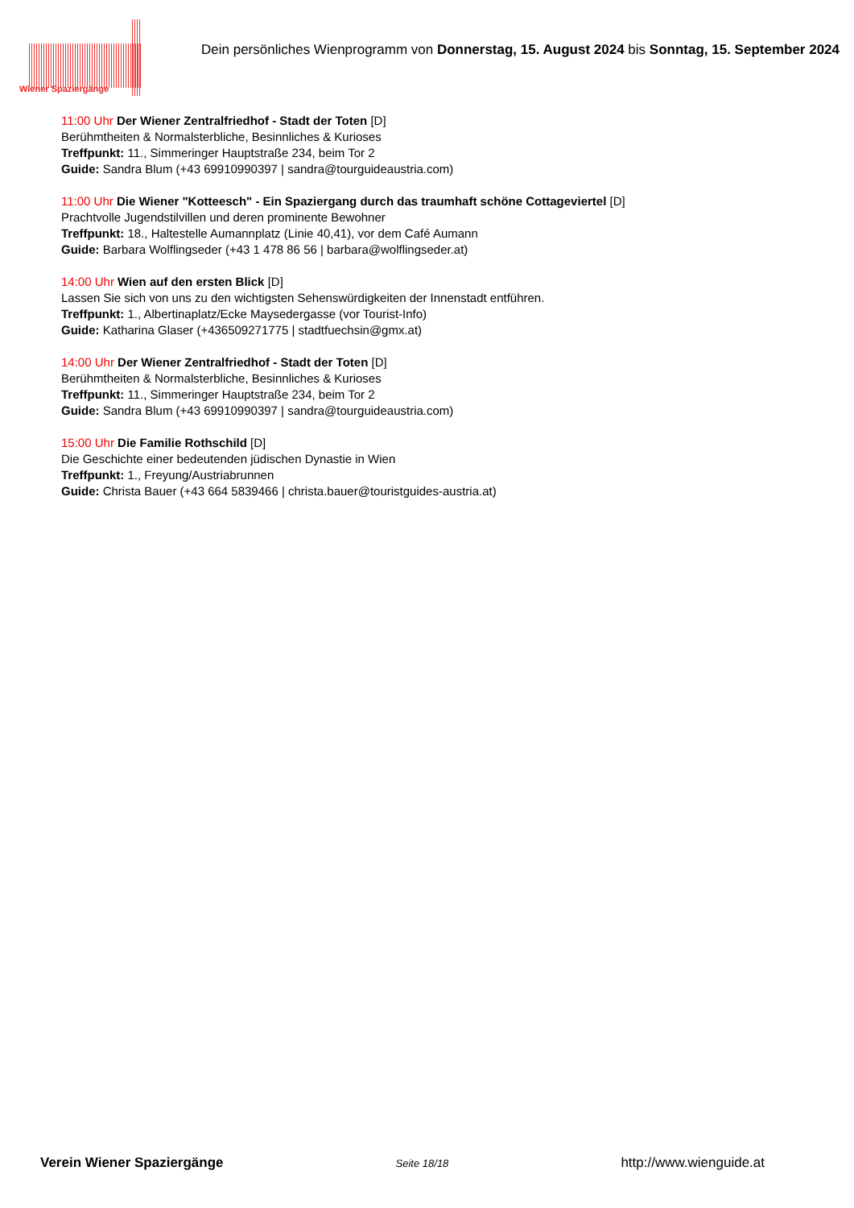Wiener Spaziergänge
Dein persönliches Wienprogramm von Donnerstag, 15. August 2024 bis Sonntag, 15. September 2024
11:00 Uhr Der Wiener Zentralfriedhof - Stadt der Toten [D]
Berühmtheiten & Normalsterbliche, Besinnliches & Kurioses
Treffpunkt: 11., Simmeringer Hauptstraße 234, beim Tor 2
Guide: Sandra Blum (+43 69910990397 | sandra@tourguideaustria.com)
11:00 Uhr Die Wiener "Kotteesch" - Ein Spaziergang durch das traumhaft schöne Cottageviertel [D]
Prachtvolle Jugendstilvillen und deren prominente Bewohner
Treffpunkt: 18., Haltestelle Aumannplatz (Linie 40,41), vor dem Café Aumann
Guide: Barbara Wolflingseder (+43 1 478 86 56 | barbara@wolflingseder.at)
14:00 Uhr Wien auf den ersten Blick [D]
Lassen Sie sich von uns zu den wichtigsten Sehenswürdigkeiten der Innenstadt entführen.
Treffpunkt: 1., Albertinaplatz/Ecke Maysedergasse (vor Tourist-Info)
Guide: Katharina Glaser (+436509271775 | stadtfuechsin@gmx.at)
14:00 Uhr Der Wiener Zentralfriedhof - Stadt der Toten [D]
Berühmtheiten & Normalsterbliche, Besinnliches & Kurioses
Treffpunkt: 11., Simmeringer Hauptstraße 234, beim Tor 2
Guide: Sandra Blum (+43 69910990397 | sandra@tourguideaustria.com)
15:00 Uhr Die Familie Rothschild [D]
Die Geschichte einer bedeutenden jüdischen Dynastie in Wien
Treffpunkt: 1., Freyung/Austriabrunnen
Guide: Christa Bauer (+43 664 5839466 | christa.bauer@touristguides-austria.at)
Verein Wiener Spaziergänge Seite 18/18 http://www.wienguide.at